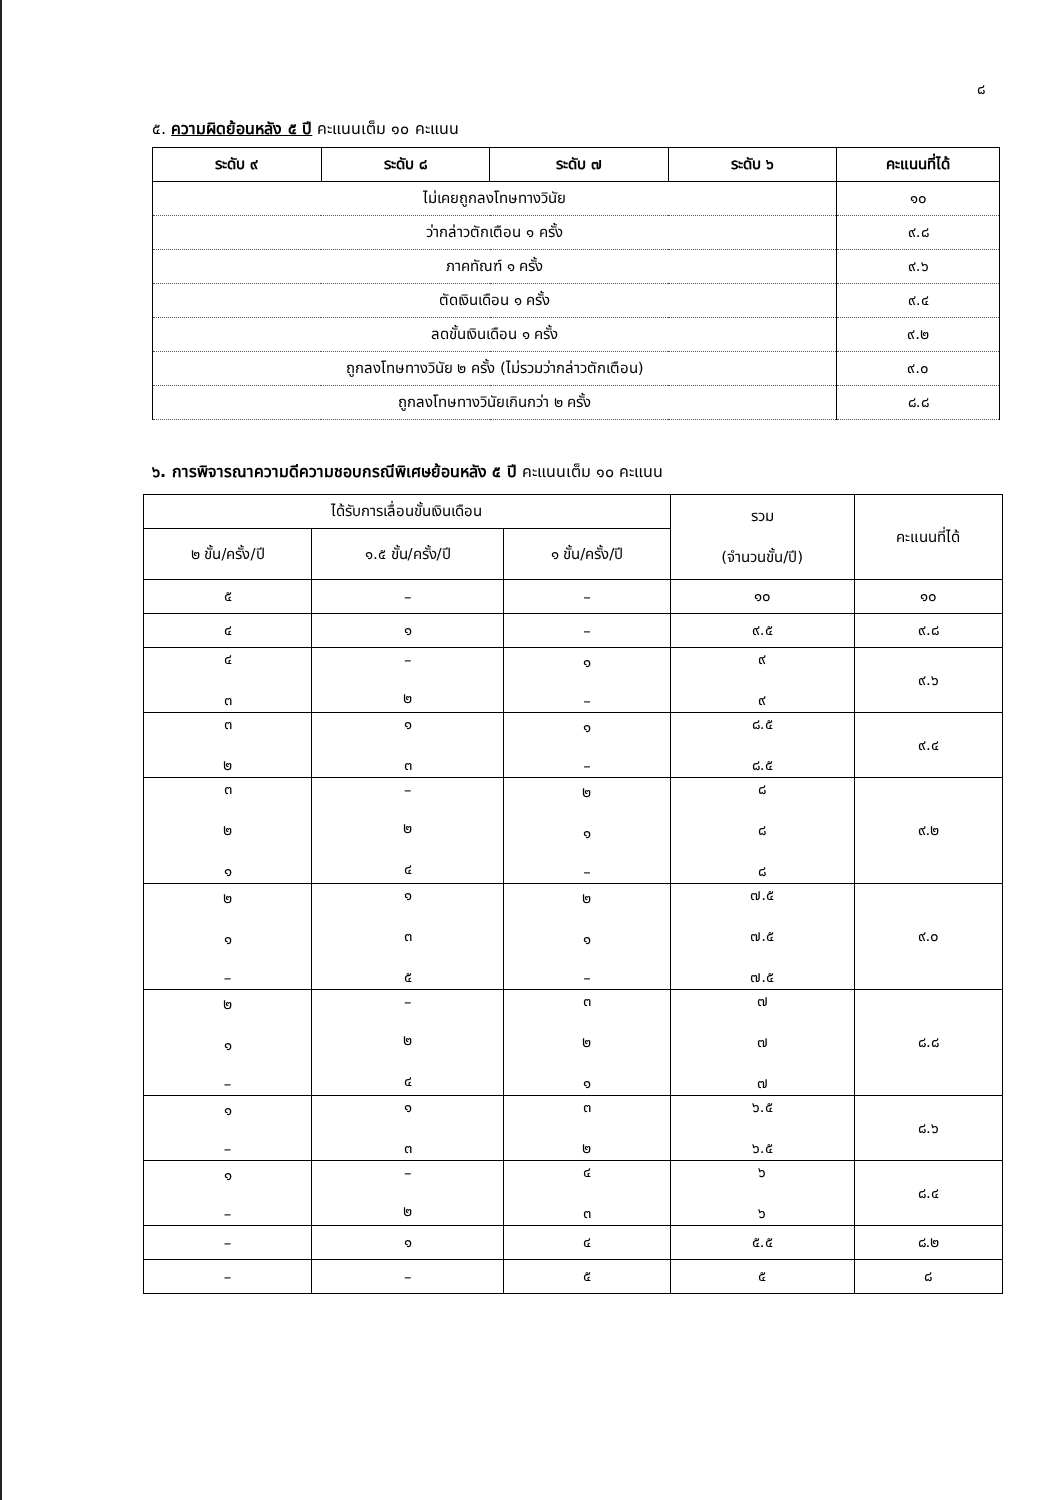๘
๕. ความผิดย้อนหลัง ๕ ปี คะแนนเต็ม ๑๐ คะแนน
| ระดับ ๙ | ระดับ ๘ | ระดับ ๗ | ระดับ ๖ | คะแนนที่ได้ |
| --- | --- | --- | --- | --- |
| ไม่เคยถูกลงโทษทางวินัย | | | | ๑๐ |
| ว่ากล่าวตักเตือน ๑ ครั้ง | | | | ๙.๘ |
| ภาคทัณฑ์ ๑ ครั้ง | | | | ๙.๖ |
| ตัดเงินเดือน ๑ ครั้ง | | | | ๙.๔ |
| ลดขั้นเงินเดือน ๑ ครั้ง | | | | ๙.๒ |
| ถูกลงโทษทางวินัย ๒ ครั้ง (ไม่รวมว่ากล่าวตักเตือน) | | | | ๙.๐ |
| ถูกลงโทษทางวินัยเกินกว่า ๒ ครั้ง | | | | ๘.๘ |
๖. การพิจารณาความดีความชอบกรณีพิเศษย้อนหลัง ๕ ปี คะแนนเต็ม ๑๐ คะแนน
| ได้รับการเลื่อนขั้นเงินเดือน | | | รวม (จำนวนขั้น/ปี) | คะแนนที่ได้ |
| ๒ ขั้น/ครั้ง/ปี | ๑.๕ ขั้น/ครั้ง/ปี | ๑ ขั้น/ครั้ง/ปี | | |
| ๕ | – | – | ๑๐ | ๑๐ |
| ๔ | ๑ | – | ๙.๕ | ๙.๘ |
| ๔ ๓ | – ๒ | ๑ – | ๙ ๙ | ๙.๖ |
| ๓ ๒ | ๑ ๓ | ๑ – | ๘.๕ ๘.๕ | ๙.๔ |
| ๓ ๒ ๑ | – ๒ ๔ | ๒ ๑ – | ๘ ๘ ๘ | ๙.๒ |
| ๒ ๑ – | ๑ ๓ ๕ | ๒ ๑ – | ๗.๕ ๗.๕ ๗.๕ | ๙.๐ |
| ๒ ๑ – | – ๒ ๔ | ๓ ๒ ๑ | ๗ ๗ ๗ | ๘.๘ |
| ๑ – | ๑ ๓ | ๓ ๒ | ๖.๕ ๖.๕ | ๘.๖ |
| ๑ – | – ๒ | ๔ ๓ | ๖ ๖ | ๘.๔ |
| – | ๑ | ๔ | ๕.๕ | ๘.๒ |
| – | – | ๕ | ๕ | ๘ |